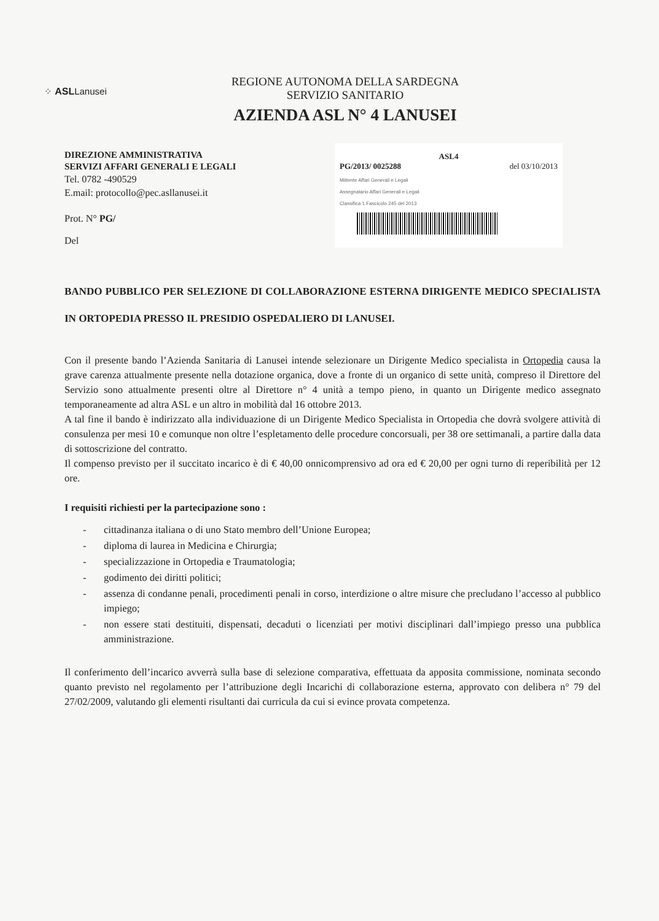⁘ ASLLanusei
REGIONE AUTONOMA DELLA SARDEGNA
SERVIZIO SANITARIO
AZIENDA ASL N° 4 LANUSEI
DIREZIONE AMMINISTRATIVA
SERVIZI AFFARI GENERALI E LEGALI
Tel. 0782 -490529
E.mail: protocollo@pec.asllanusei.it
Prot. N° PG/
Del
ASL4
PG/2013/ 0025288 del 03/10/2013
Mittente Affari Generali e Legali
Assegnatario Affari Generali e Legali
Classifica 1 Fascicolo 245 del 2013
BANDO PUBBLICO PER SELEZIONE DI COLLABORAZIONE ESTERNA DIRIGENTE MEDICO SPECIALISTA IN ORTOPEDIA PRESSO IL PRESIDIO OSPEDALIERO DI LANUSEI.
Con il presente bando l’Azienda Sanitaria di Lanusei intende selezionare un Dirigente Medico specialista in Ortopedia causa la grave carenza attualmente presente nella dotazione organica, dove a fronte di un organico di sette unità, compreso il Direttore del Servizio sono attualmente presenti oltre al Direttore n° 4 unità a tempo pieno, in quanto un Dirigente medico assegnato temporaneamente ad altra ASL e un altro in mobilità dal 16 ottobre 2013.
A tal fine il bando è indirizzato alla individuazione di un Dirigente Medico Specialista in Ortopedia che dovrà svolgere attività di consulenza per mesi 10 e comunque non oltre l’espletamento delle procedure concorsuali, per 38 ore settimanali, a partire dalla data di sottoscrizione del contratto.
Il compenso previsto per il succitato incarico è di € 40,00 onnicomprensivo ad ora ed € 20,00 per ogni turno di reperibilità per 12 ore.
I requisiti richiesti per la partecipazione sono :
- cittadinanza italiana o di uno Stato membro dell’Unione Europea;
- diploma di laurea in Medicina e Chirurgia;
- specializzazione in Ortopedia e Traumatologia;
- godimento dei diritti politici;
- assenza di condanne penali, procedimenti penali in corso, interdizione o altre misure che precludano l’accesso al pubblico impiego;
- non essere stati destituiti, dispensati, decaduti o licenziati per motivi disciplinari dall’impiego presso una pubblica amministrazione.
Il conferimento dell’incarico avverrà sulla base di selezione comparativa, effettuata da apposita commissione, nominata secondo quanto previsto nel regolamento per l’attribuzione degli Incarichi di collaborazione esterna, approvato con delibera n° 79 del 27/02/2009, valutando gli elementi risultanti dai curricula da cui si evince provata competenza.